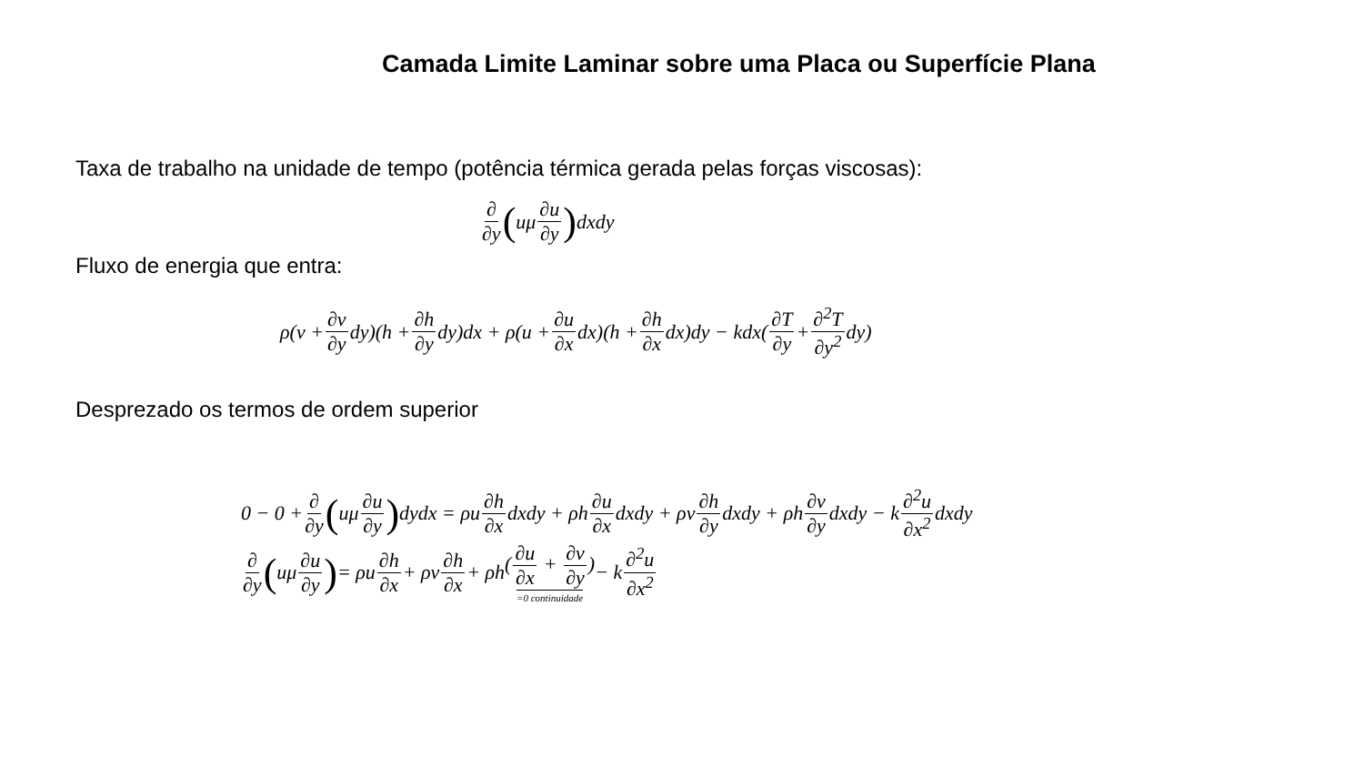Camada Limite Laminar sobre uma Placa ou Superfície Plana
Taxa de trabalho na unidade de tempo (potência térmica gerada pelas forças viscosas):
∂ ∂y (uμ ∂u ∂y) dxdy
Fluxo de energia que entra:
ρ(v + ∂v ∂y dy)(h + ∂h ∂y dy)dx + ρ(u + ∂u ∂x dx)(h + ∂h ∂x dx)dy − kdx(∂T ∂y + ∂<sup>2</sup>T ∂y<sup>2</sup> dy)
Desprezado os termos de ordem superior
0 − 0 + ∂ ∂y (uμ ∂u ∂y) dydx = ρu ∂h ∂x dxdy + ρh ∂u ∂x dxdy + ρv ∂h ∂y dxdy + ρh ∂v ∂y dxdy − k ∂<sup>2</sup>u ∂x<sup>2</sup> dxdy
∂ ∂y (uμ ∂u ∂y) = ρu ∂h ∂x + ρv ∂h ∂x + ρh (∂u ∂x + ∂v ∂y) =0 continuidade − k ∂<sup>2</sup>u ∂x<sup>2</sup>